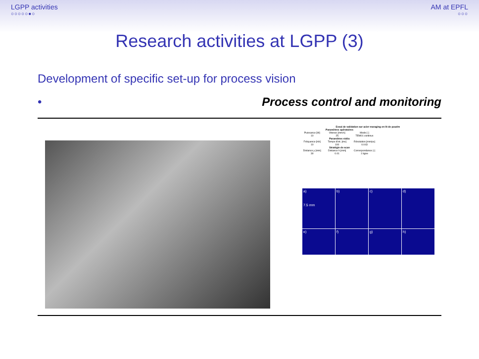LGPP activities
○○○○○●○
AM at EPFL
○○○
Research activities at LGPP (3)
Development of specific set-up for process vision
• Process control and monitoring
Essai de validation sur acier maraging en lit de poudre
| Paramètres opératoires | | |
| --- | --- | --- |
| Puissance [W] | Vitesse [mm/s] | Mode [-] |
| 10 | 25 | TEM01 continus |
| Paramètres vidéo | | |
| Fréquence [Hz] | Temps d'int. [ms] | Résolution [mm/px] |
| 10 | 100 | 0.043 |
| Stratégie de scan | | |
| Distance y [mm] | Distance h [mm] | Correspondance [-] |
| 30 | 0.01 | 1 ligne |
a)
7.5 mm
b)
c)
d)
e)
f)
g)
h)